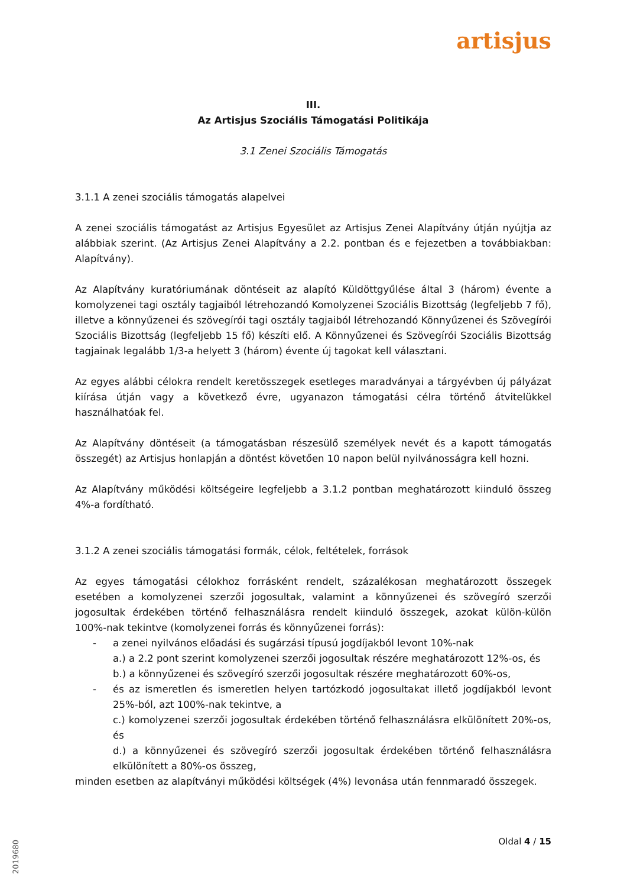artisjus
III.
Az Artisjus Szociális Támogatási Politikája
3.1 Zenei Szociális Támogatás
3.1.1 A zenei szociális támogatás alapelvei
A zenei szociális támogatást az Artisjus Egyesület az Artisjus Zenei Alapítvány útján nyújtja az alábbiak szerint. (Az Artisjus Zenei Alapítvány a 2.2. pontban és e fejezetben a továbbiakban: Alapítvány).
Az Alapítvány kuratóriumának döntéseit az alapító Küldöttgyűlése által 3 (három) évente a komolyzenei tagi osztály tagjaiból létrehozandó Komolyzenei Szociális Bizottság (legfeljebb 7 fő), illetve a könnyűzenei és szövegírói tagi osztály tagjaiból létrehozandó Könnyűzenei és Szövegírói Szociális Bizottság (legfeljebb 15 fő) készíti elő. A Könnyűzenei és Szövegírói Szociális Bizottság tagjainak legalább 1/3-a helyett 3 (három) évente új tagokat kell választani.
Az egyes alábbi célokra rendelt keretösszegek esetleges maradványai a tárgyévben új pályázat kiírása útján vagy a következő évre, ugyanazon támogatási célra történő átvitelükkel használhatóak fel.
Az Alapítvány döntéseit (a támogatásban részesülő személyek nevét és a kapott támogatás összegét) az Artisjus honlapján a döntést követően 10 napon belül nyilvánosságra kell hozni.
Az Alapítvány működési költségeire legfeljebb a 3.1.2 pontban meghatározott kiinduló összeg 4%-a fordítható.
3.1.2 A zenei szociális támogatási formák, célok, feltételek, források
Az egyes támogatási célokhoz forrásként rendelt, százalékosan meghatározott összegek esetében a komolyzenei szerzői jogosultak, valamint a könnyűzenei és szövegíró szerzői jogosultak érdekében történő felhasználásra rendelt kiinduló összegek, azokat külön-külön 100%-nak tekintve (komolyzenei forrás és könnyűzenei forrás):
- a zenei nyilvános előadási és sugárzási típusú jogdíjakból levont 10%-nak
a.) a 2.2 pont szerint komolyzenei szerzői jogosultak részére meghatározott 12%-os, és
b.) a könnyűzenei és szövegíró szerzői jogosultak részére meghatározott 60%-os,
- és az ismeretlen és ismeretlen helyen tartózkodó jogosultakat illető jogdíjakból levont 25%-ból, azt 100%-nak tekintve, a
c.) komolyzenei szerzői jogosultak érdekében történő felhasználásra elkülönített 20%-os, és
d.) a könnyűzenei és szövegíró szerzői jogosultak érdekében történő felhasználásra elkülönített a 80%-os összeg,
minden esetben az alapítványi működési költségek (4%) levonása után fennmaradó összegek.
Oldal 4 / 15
2019680